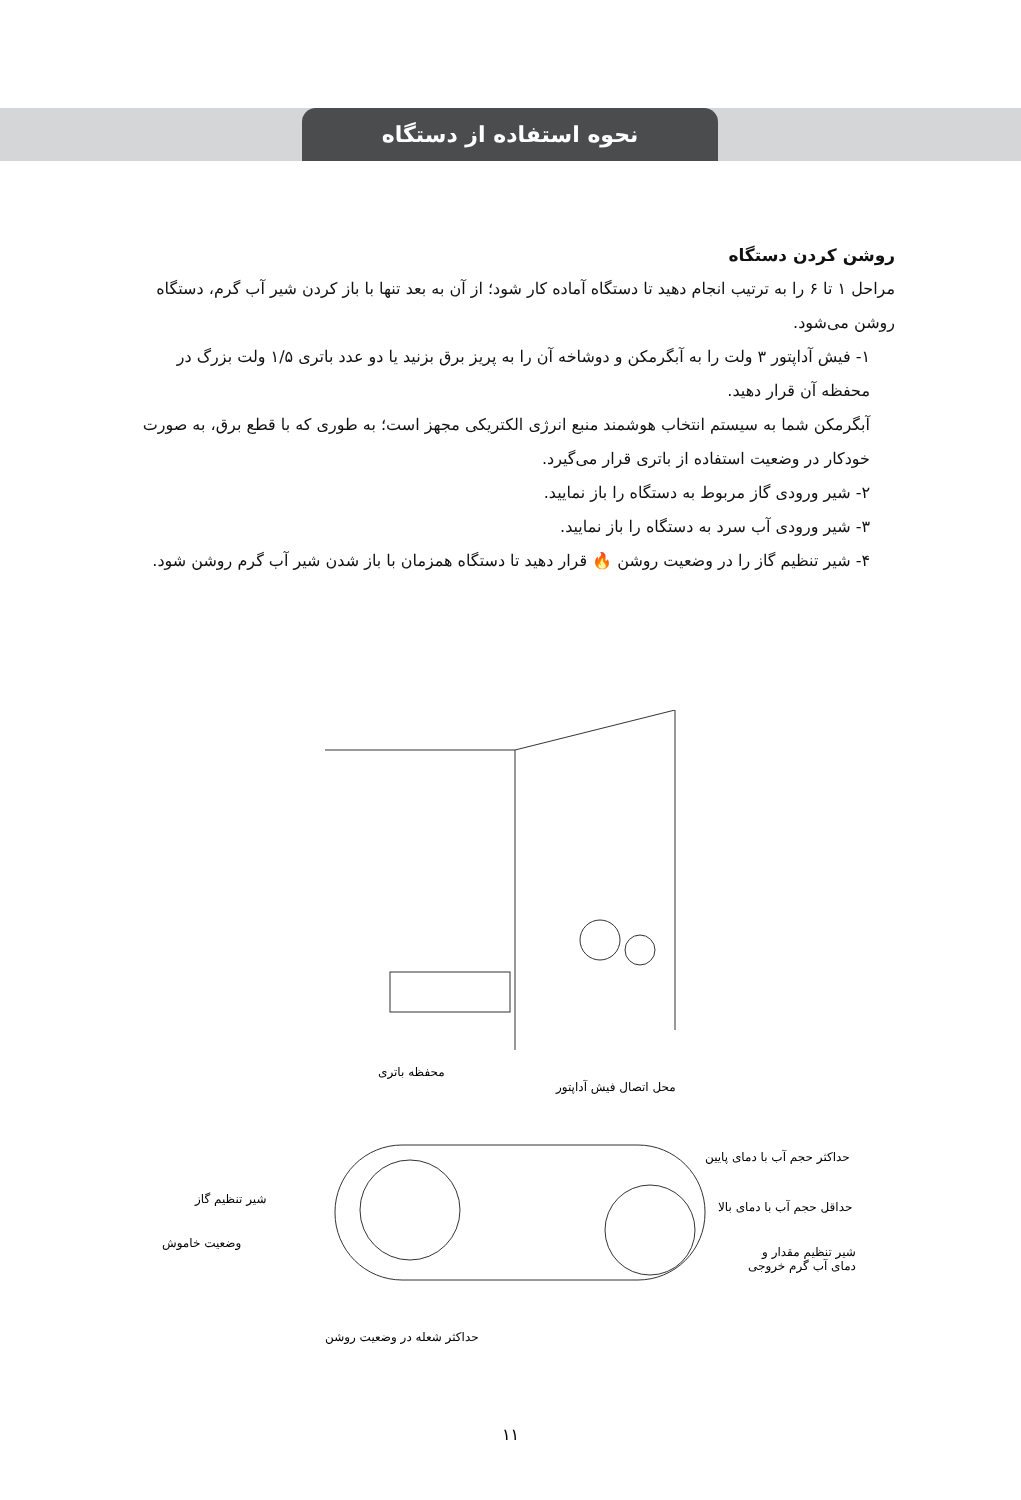نحوه استفاده از دستگاه
روشن کردن دستگاه
مراحل ۱ تا ۶ را به ترتیب انجام دهید تا دستگاه آماده کار شود؛ از آن به بعد تنها با باز کردن شیر آب گرم، دستگاه روشن می‌شود.
۱- فیش آداپتور ۳ ولت را به آبگرمکن و دوشاخه آن را به پریز برق بزنید یا دو عدد باتری ۱/۵ ولت بزرگ در محفظه آن قرار دهید.
آبگرمکن شما به سیستم انتخاب هوشمند منبع انرژی الکتریکی مجهز است؛ به طوری که با قطع برق، به صورت خودکار در وضعیت استفاده از باتری قرار می‌گیرد.
۲- شیر ورودی گاز مربوط به دستگاه را باز نمایید.
۳- شیر ورودی آب سرد به دستگاه را باز نمایید.
۴- شیر تنظیم گاز را در وضعیت روشن 🔥 قرار دهید تا دستگاه همزمان با باز شدن شیر آب گرم روشن شود.
محفظه باتری
محل اتصال فیش آداپتور
حداکثر حجم آب با دمای پایین
حداقل حجم آب با دمای بالا
شیر تنظیم مقدار و
دمای آب گرم خروجی
شیر تنظیم گاز
وضعیت خاموش
حداکثر شعله در وضعیت روشن
۱۱